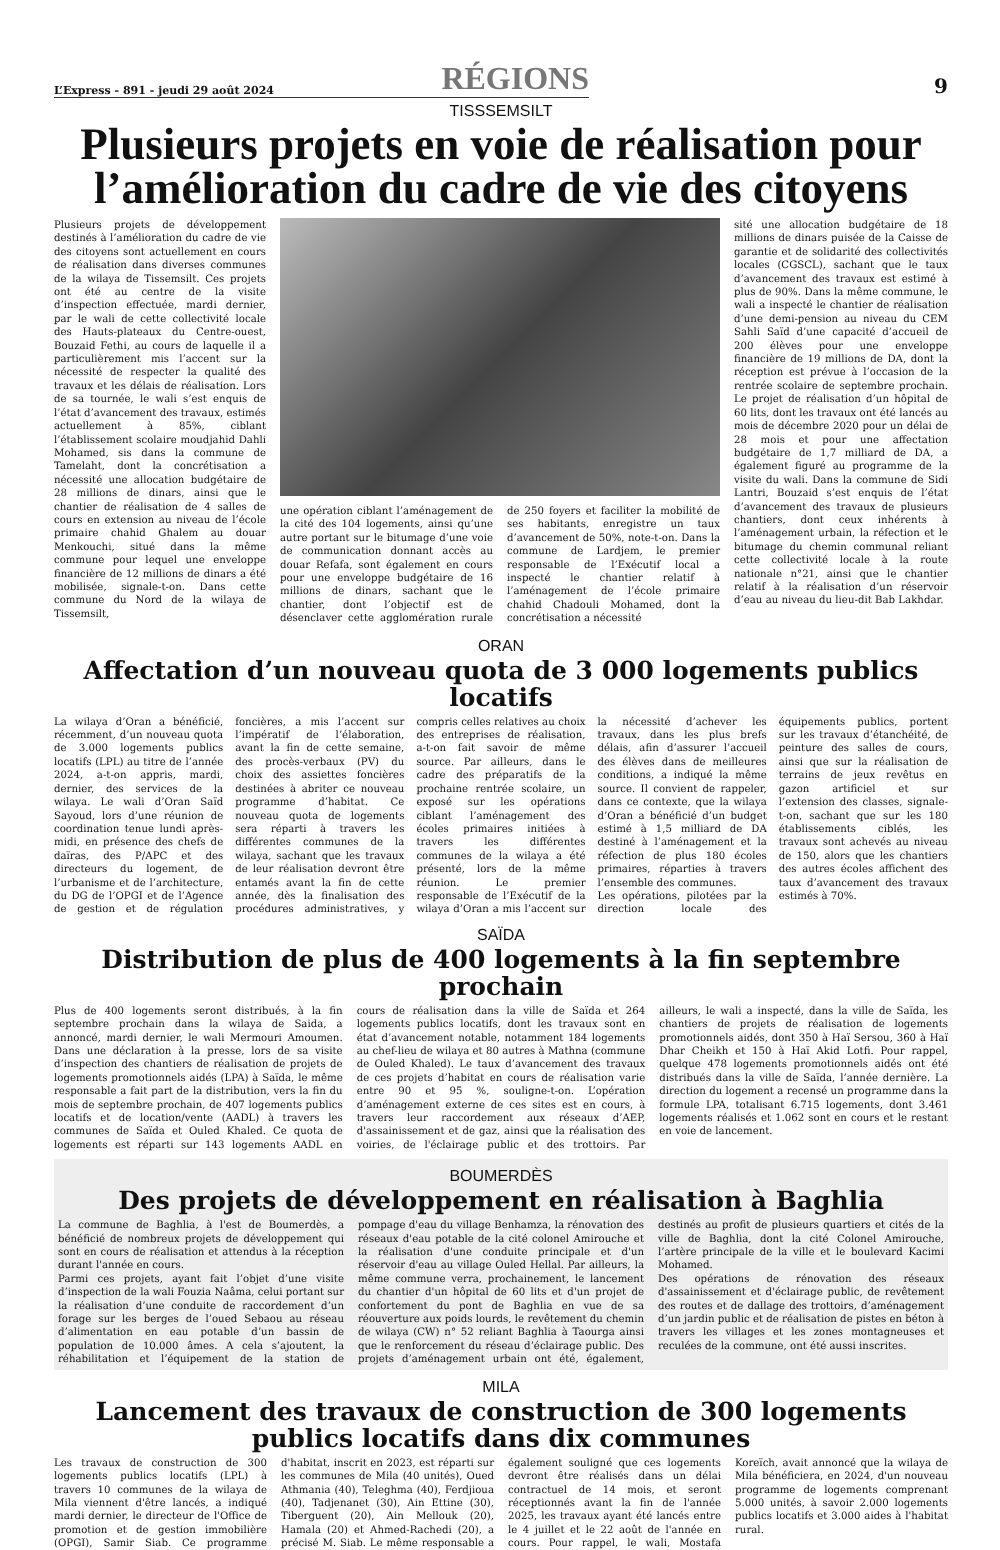L’Express - 891 - jeudi 29 août 2024 RÉGIONS
9
TISSSEMSILT
Plusieurs projets en voie de réalisation pour l’amélioration du cadre de vie des citoyens
Plusieurs projets de développement destinés à l’amélioration du cadre de vie des citoyens sont actuellement en cours de réalisation dans diverses communes de la wilaya de Tissemsilt. Ces projets ont été au centre de la visite d’inspection effectuée, mardi dernier, par le wali de cette collectivité locale des Hauts-plateaux du Centre-ouest, Bouzaid Fethi, au cours de laquelle il a particulièrement mis l’accent sur la nécessité de respecter la qualité des travaux et les délais de réalisation. Lors de sa tournée, le wali s’est enquis de l’état d’avancement des travaux, estimés actuellement à 85%, ciblant l’établissement scolaire moudjahid Dahli Mohamed, sis dans la commune de Tamelaht, dont la concrétisation a nécessité une allocation budgétaire de 28 millions de dinars, ainsi que le chantier de réalisation de 4 salles de cours en extension au niveau de l’école primaire chahid Ghalem au douar Menkouchi, situé dans la même commune pour lequel une enveloppe financière de 12 millions de dinars a été mobilisée, signale-t-on. Dans cette commune du Nord de la wilaya de Tissemsilt,
une opération ciblant l’aménagement de la cité des 104 logements, ainsi qu’une autre portant sur le bitumage d’une voie de communication donnant accès au douar Refafa, sont également en cours pour une enveloppe budgétaire de 16 millions de dinars, sachant que le chantier, dont l’objectif est de désenclaver cette agglomération rurale de 250 foyers et faciliter la mobilité de ses habitants, enregistre un taux d’avancement de 50%, note-t-on. Dans la commune de Lardjem, le premier responsable de l’Exécutif local a inspecté le chantier relatif à l’aménagement de l’école primaire chahid Chadouli Mohamed, dont la concrétisation a nécessité
sité une allocation budgétaire de 18 millions de dinars puisée de la Caisse de garantie et de solidarité des collectivités locales (CGSCL), sachant que le taux d’avancement des travaux est estimé à plus de 90%. Dans la même commune, le wali a inspecté le chantier de réalisation d’une demi-pension au niveau du CEM Sahli Saïd d’une capacité d’accueil de 200 élèves pour une enveloppe financière de 19 millions de DA, dont la réception est prévue à l’occasion de la rentrée scolaire de septembre prochain. Le projet de réalisation d’un hôpital de 60 lits, dont les travaux ont été lancés au mois de décembre 2020 pour un délai de 28 mois et pour une affectation budgétaire de 1,7 milliard de DA, a également figuré au programme de la visite du wali. Dans la commune de Sidi Lantri, Bouzaid s’est enquis de l’état d’avancement des travaux de plusieurs chantiers, dont ceux inhérents à l’aménagement urbain, la réfection et le bitumage du chemin communal reliant cette collectivité locale à la route nationale n°21, ainsi que le chantier relatif à la réalisation d’un réservoir d’eau au niveau du lieu-dit Bab Lakhdar.
ORAN
Affectation d’un nouveau quota de 3 000 logements publics locatifs
La wilaya d’Oran a bénéficié, récemment, d’un nouveau quota de 3.000 logements publics locatifs (LPL) au titre de l’année 2024, a-t-on appris, mardi, dernier, des services de la wilaya. Le wali d’Oran Saïd Sayoud, lors d’une réunion de coordination tenue lundi après-midi, en présence des chefs de daïras, des P/APC et des directeurs du logement, de l’urbanisme et de l’architecture, du DG de l’OPGI et de l’Agence de gestion et de régulation foncières, a mis l’accent sur l’impératif de l’élaboration, avant la fin de cette semaine, des procès-verbaux (PV) du choix des assiettes foncières destinées à abriter ce nouveau programme d’habitat. Ce nouveau quota de logements sera réparti à travers les différentes communes de la wilaya, sachant que les travaux de leur réalisation devront être entamés avant la fin de cette année, dès la finalisation des procédures administratives, y compris celles relatives au choix des entreprises de réalisation, a-t-on fait savoir de même source. Par ailleurs, dans le cadre des préparatifs de la prochaine rentrée scolaire, un exposé sur les opérations ciblant l’aménagement des écoles primaires initiées à travers les différentes communes de la wilaya a été présenté, lors de la même réunion. Le premier responsable de l’Exécutif de la wilaya d’Oran a mis l’accent sur la nécessité d’achever les travaux, dans les plus brefs délais, afin d’assurer l’accueil des élèves dans de meilleures conditions, a indiqué la même source. Il convient de rappeler, dans ce contexte, que la wilaya d’Oran a bénéficié d’un budget estimé à 1,5 milliard de DA destiné à l’aménagement et la réfection de plus 180 écoles primaires, réparties à travers l’ensemble des communes.
Les opérations, pilotées par la direction locale des équipements publics, portent sur les travaux d’étanchéité, de peinture des salles de cours, ainsi que sur la réalisation de terrains de jeux revêtus en gazon artificiel et sur l’extension des classes, signale-t-on, sachant que sur les 180 établissements ciblés, les travaux sont achevés au niveau de 150, alors que les chantiers des autres écoles affichent des taux d’avancement des travaux estimés à 70%.
SAÏDA
Distribution de plus de 400 logements à la fin septembre prochain
Plus de 400 logements seront distribués, à la fin septembre prochain dans la wilaya de Saida, a annoncé, mardi dernier, le wali Mermouri Amoumen. Dans une déclaration à la presse, lors de sa visite d’inspection des chantiers de réalisation de projets de logements promotionnels aidés (LPA) à Saïda, le même responsable a fait part de la distribution, vers la fin du mois de septembre prochain, de 407 logements publics locatifs et de location/vente (AADL) à travers les communes de Saïda et Ouled Khaled. Ce quota de logements est réparti sur 143 logements AADL en cours de réalisation dans la ville de Saïda et 264 logements publics locatifs, dont les travaux sont en état d’avancement notable, notamment 184 logements au chef-lieu de wilaya et 80 autres à Mathna (commune de Ouled Khaled). Le taux d’avancement des travaux de ces projets d’habitat en cours de réalisation varie entre 90 et 95 %, souligne-t-on. L’opération d’aménagement externe de ces sites est en cours, à travers leur raccordement aux réseaux d’AEP, d'assainissement et de gaz, ainsi que la réalisation des voiries, de l'éclairage public et des trottoirs. Par ailleurs, le wali a inspecté, dans la ville de Saïda, les chantiers de projets de réalisation de logements promotionnels aidés, dont 350 à Haï Sersou, 360 à Haï Dhar Cheikh et 150 à Haï Akid Lotfi. Pour rappel, quelque 478 logements promotionnels aidés ont été distribués dans la ville de Saïda, l’année dernière. La direction du logement a recensé un programme dans la formule LPA, totalisant 6.715 logements, dont 3.461 logements réalisés et 1.062 sont en cours et le restant en voie de lancement.
BOUMERDÈS
Des projets de développement en réalisation à Baghlia
La commune de Baghlia, à l'est de Boumerdès, a bénéficié de nombreux projets de développement qui sont en cours de réalisation et attendus à la réception durant l'année en cours.
Parmi ces projets, ayant fait l’objet d’une visite d’inspection de la wali Fouzia Naâma, celui portant sur la réalisation d’une conduite de raccordement d’un forage sur les berges de l’oued Sebaou au réseau d’alimentation en eau potable d’un bassin de population de 10.000 âmes. A cela s’ajoutent, la réhabilitation et l’équipement de la station de pompage d'eau du village Benhamza, la rénovation des réseaux d'eau potable de la cité colonel Amirouche et la réalisation d'une conduite principale et d'un réservoir d'eau au village Ouled Hellal. Par ailleurs, la même commune verra, prochainement, le lancement du chantier d'un hôpital de 60 lits et d'un projet de confortement du pont de Baghlia en vue de sa réouverture aux poids lourds, le revêtement du chemin de wilaya (CW) n° 52 reliant Baghlia à Taourga ainsi que le renforcement du réseau d’éclairage public. Des projets d’aménagement urbain ont été, également, destinés au profit de plusieurs quartiers et cités de la ville de Baghlia, dont la cité Colonel Amirouche, l’artère principale de la ville et le boulevard Kacimi Mohamed.
Des opérations de rénovation des réseaux d'assainissement et d'éclairage public, de revêtement des routes et de dallage des trottoirs, d’aménagement d’un jardin public et de réalisation de pistes en béton à travers les villages et les zones montagneuses et reculées de la commune, ont été aussi inscrites.
MILA
Lancement des travaux de construction de 300 logements publics locatifs dans dix communes
Les travaux de construction de 300 logements publics locatifs (LPL) à travers 10 communes de la wilaya de Mila viennent d'être lancés, a indiqué mardi dernier, le directeur de l'Office de promotion et de gestion immobilière (OPGI), Samir Siab. Ce programme d'habitat, inscrit en 2023, est réparti sur les communes de Mila (40 unités), Oued Athmania (40), Teleghma (40), Ferdjioua (40), Tadjenanet (30), Ain Ettine (30), Tiberguent (20), Ain Mellouk (20), Hamala (20) et Ahmed-Rachedi (20), a précisé M. Siab. Le même responsable a également souligné que ces logements devront être réalisés dans un délai contractuel de 14 mois, et seront réceptionnés avant la fin de l'année 2025, les travaux ayant été lancés entre le 4 juillet et le 22 août de l'année en cours. Pour rappel, le wali, Mostafa Koreïch, avait annoncé que la wilaya de Mila bénéficiera, en 2024, d'un nouveau programme de logements comprenant 5.000 unités, à savoir 2.000 logements publics locatifs et 3.000 aides à l'habitat rural.